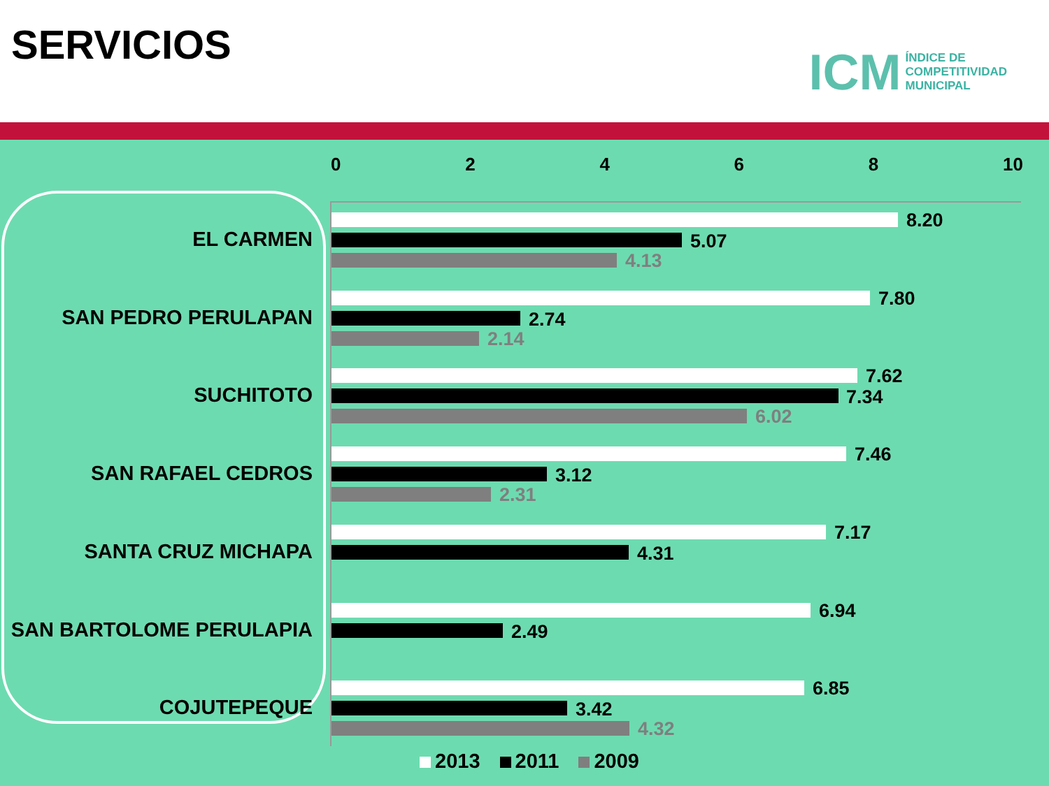SERVICIOS
ICM ÍNDICE DE
COMPETITIVIDAD
MUNICIPAL
02468 10
EL CARMEN
8.20
5.07
4.13
SAN PEDRO PERULAPAN
7.80
2.74
2.14
SUCHITOTO
7.62
7.34
6.02
SAN RAFAEL CEDROS
7.46
3.12
2.31
SANTA CRUZ MICHAPA
7.17
4.31
SAN BARTOLOME PERULAPIA
6.94
2.49
COJUTEPEQUE
6.85
3.42
4.32
2013 2011 2009